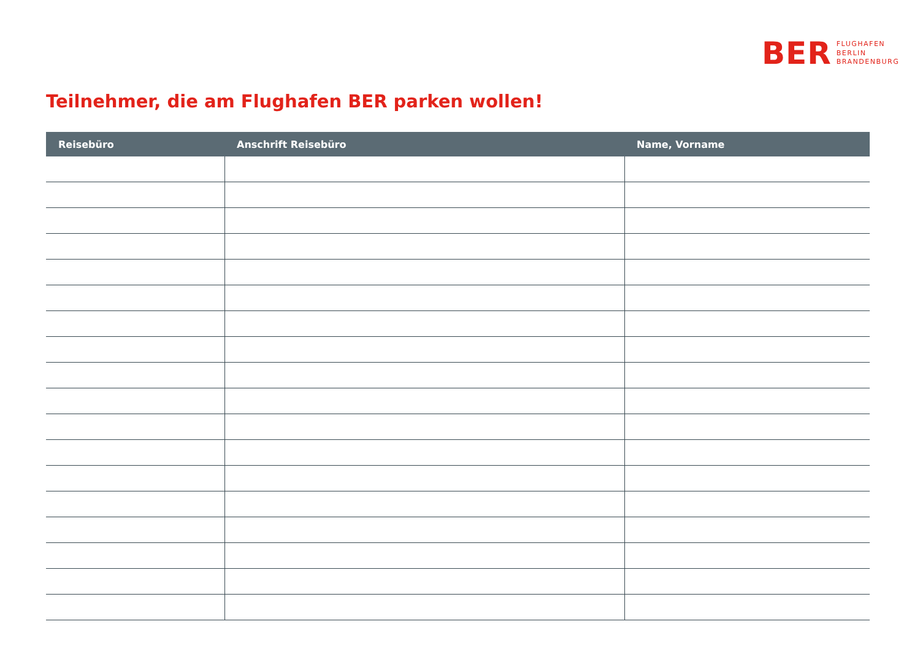BER
FLUGHAFEN
BERLIN
BRANDENBURG
Teilnehmer, die am Flughafen BER parken wollen!
| Reisebüro | Anschrift Reisebüro | Name, Vorname |
| --- | --- | --- |